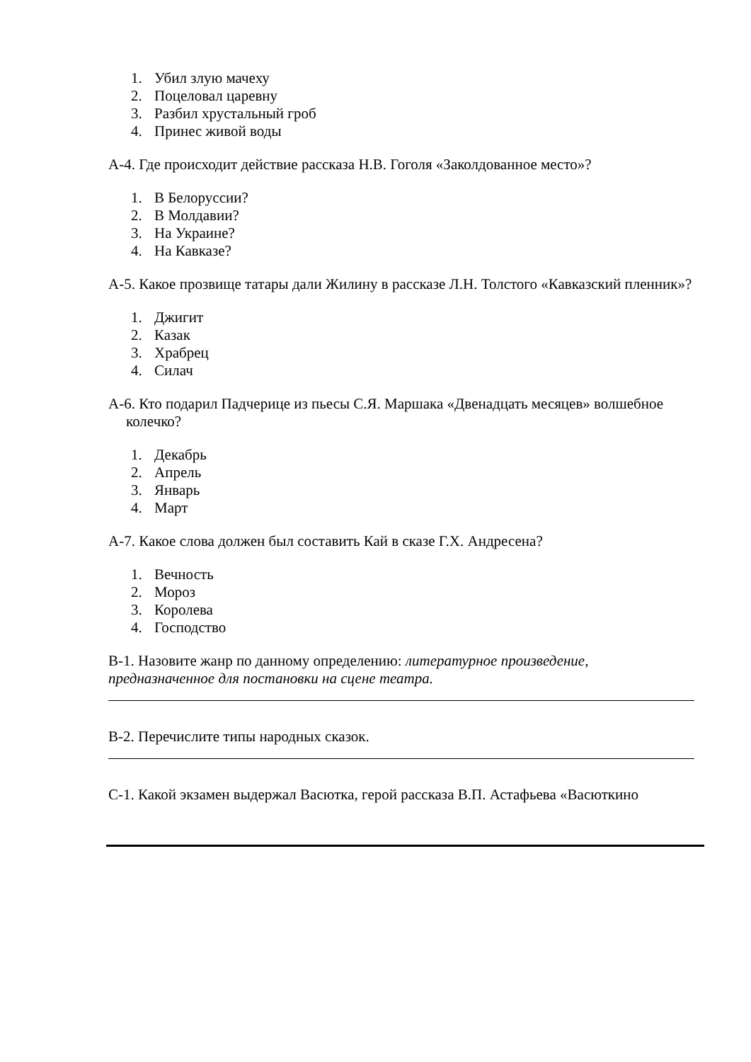1. Убил злую мачеху
2. Поцеловал царевну
3. Разбил хрустальный гроб
4. Принес живой воды
А-4. Где происходит действие рассказа Н.В. Гоголя «Заколдованное место»?
1. В Белоруссии?
2. В Молдавии?
3. На Украине?
4. На Кавказе?
А-5. Какое прозвище татары дали Жилину в рассказе Л.Н. Толстого «Кавказский пленник»?
1. Джигит
2. Казак
3. Храбрец
4. Силач
А-6. Кто подарил Падчерице из пьесы С.Я. Маршака «Двенадцать месяцев» волшебное колечко?
1. Декабрь
2. Апрель
3. Январь
4. Март
А-7. Какое слова должен был составить Кай в сказе Г.Х. Андресена?
1. Вечность
2. Мороз
3. Королева
4. Господство
В-1. Назовите жанр по данному определению: литературное произведение, предназначенное для постановки на сцене театра.
В-2. Перечислите типы народных сказок.
С-1. Какой экзамен выдержал Васютка, герой рассказа В.П. Астафьева «Васюткино